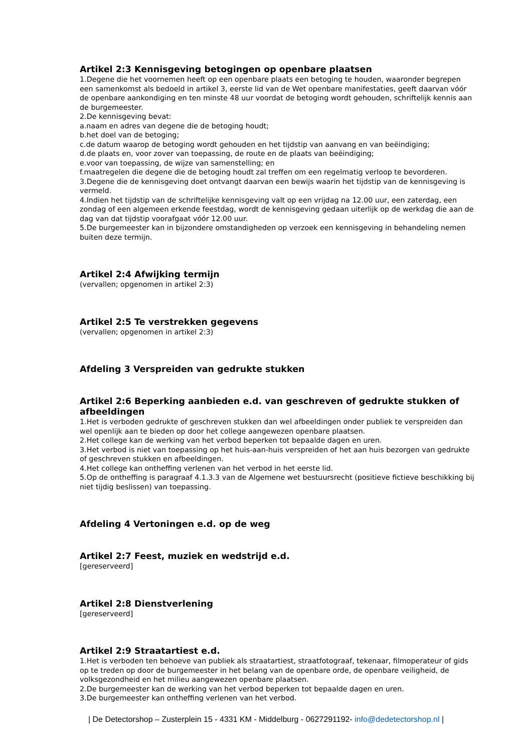Artikel 2:3 Kennisgeving betogingen op openbare plaatsen
1.Degene die het voornemen heeft op een openbare plaats een betoging te houden, waaronder begrepen een samenkomst als bedoeld in artikel 3, eerste lid van de Wet openbare manifestaties, geeft daarvan vóór de openbare aankondiging en ten minste 48 uur voordat de betoging wordt gehouden, schriftelijk kennis aan de burgemeester.
2.De kennisgeving bevat:
a.naam en adres van degene die de betoging houdt;
b.het doel van de betoging;
c.de datum waarop de betoging wordt gehouden en het tijdstip van aanvang en van beëindiging;
d.de plaats en, voor zover van toepassing, de route en de plaats van beëindiging;
e.voor van toepassing, de wijze van samenstelling; en
f.maatregelen die degene die de betoging houdt zal treffen om een regelmatig verloop te bevorderen.
3.Degene die de kennisgeving doet ontvangt daarvan een bewijs waarin het tijdstip van de kennisgeving is vermeld.
4.Indien het tijdstip van de schriftelijke kennisgeving valt op een vrijdag na 12.00 uur, een zaterdag, een zondag of een algemeen erkende feestdag, wordt de kennisgeving gedaan uiterlijk op de werkdag die aan de dag van dat tijdstip voorafgaat vóór 12.00 uur.
5.De burgemeester kan in bijzondere omstandigheden op verzoek een kennisgeving in behandeling nemen buiten deze termijn.
Artikel 2:4 Afwijking termijn
(vervallen; opgenomen in artikel 2:3)
Artikel 2:5 Te verstrekken gegevens
(vervallen; opgenomen in artikel 2:3)
Afdeling 3 Verspreiden van gedrukte stukken
Artikel 2:6 Beperking aanbieden e.d. van geschreven of gedrukte stukken of afbeeldingen
1.Het is verboden gedrukte of geschreven stukken dan wel afbeeldingen onder publiek te verspreiden dan wel openlijk aan te bieden op door het college aangewezen openbare plaatsen.
2.Het college kan de werking van het verbod beperken tot bepaalde dagen en uren.
3.Het verbod is niet van toepassing op het huis-aan-huis verspreiden of het aan huis bezorgen van gedrukte of geschreven stukken en afbeeldingen.
4.Het college kan ontheffing verlenen van het verbod in het eerste lid.
5.Op de ontheffing is paragraaf 4.1.3.3 van de Algemene wet bestuursrecht (positieve fictieve beschikking bij niet tijdig beslissen) van toepassing.
Afdeling 4 Vertoningen e.d. op de weg
Artikel 2:7 Feest, muziek en wedstrijd e.d.
[gereserveerd]
Artikel 2:8 Dienstverlening
[gereserveerd]
Artikel 2:9 Straatartiest e.d.
1.Het is verboden ten behoeve van publiek als straatartiest, straatfotograaf, tekenaar, filmoperateur of gids op te treden op door de burgemeester in het belang van de openbare orde, de openbare veiligheid, de volksgezondheid en het milieu aangewezen openbare plaatsen.
2.De burgemeester kan de werking van het verbod beperken tot bepaalde dagen en uren.
3.De burgemeester kan ontheffing verlenen van het verbod.
| De Detectorshop – Zusterplein 15 - 4331 KM - Middelburg - 0627291192- info@dedetectorshop.nl |